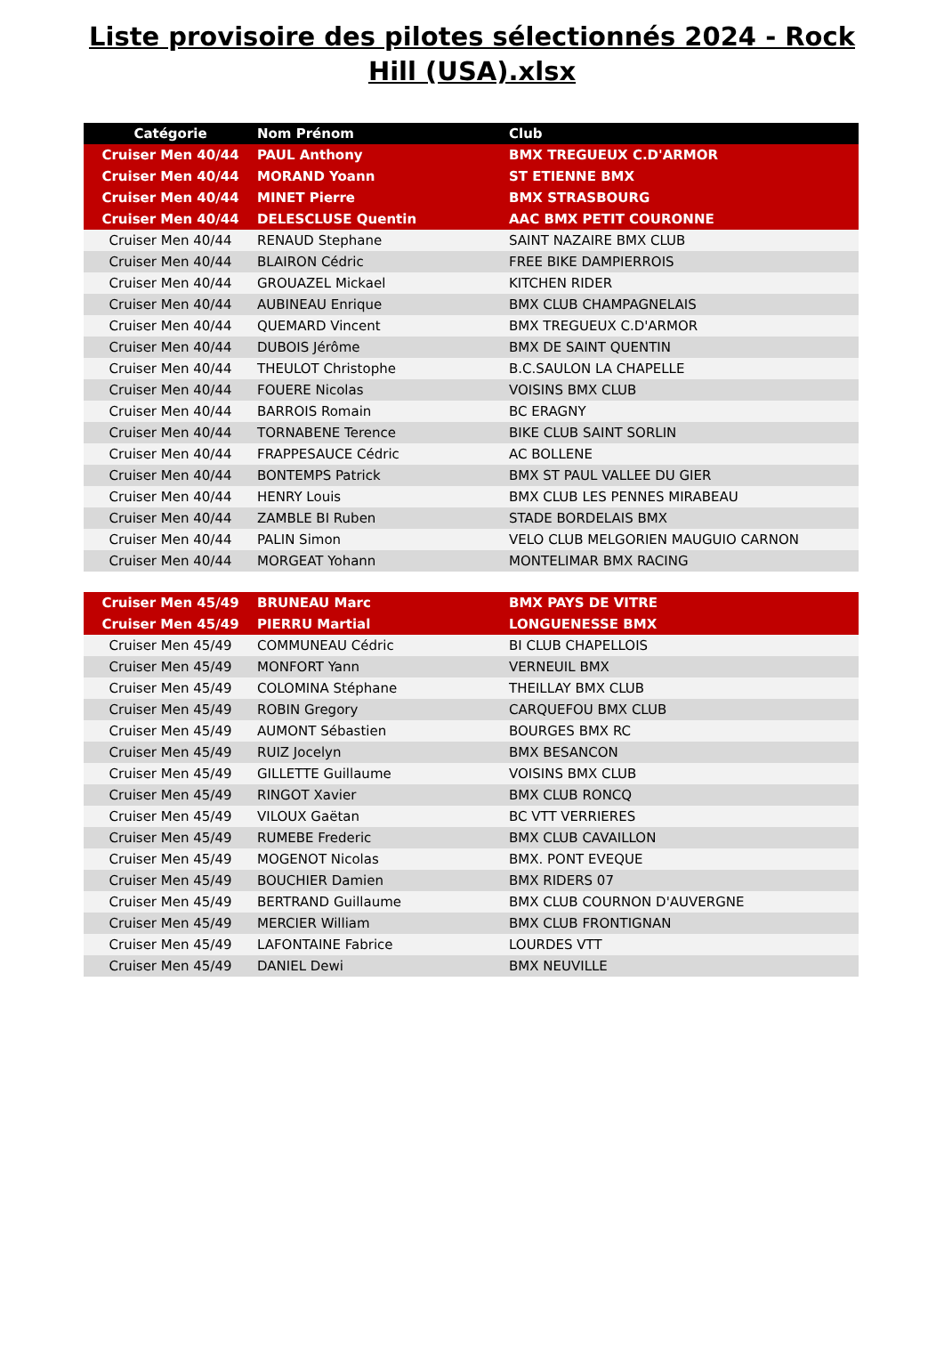Liste provisoire des pilotes sélectionnés 2024 - Rock Hill (USA).xlsx
| Catégorie | Nom Prénom | Club |
| --- | --- | --- |
| Cruiser Men 40/44 | PAUL Anthony | BMX TREGUEUX C.D'ARMOR |
| Cruiser Men 40/44 | MORAND Yoann | ST ETIENNE BMX |
| Cruiser Men 40/44 | MINET Pierre | BMX STRASBOURG |
| Cruiser Men 40/44 | DELESCLUSE Quentin | AAC BMX PETIT COURONNE |
| Cruiser Men 40/44 | RENAUD Stephane | SAINT NAZAIRE BMX CLUB |
| Cruiser Men 40/44 | BLAIRON Cédric | FREE BIKE DAMPIERROIS |
| Cruiser Men 40/44 | GROUAZEL Mickael | KITCHEN RIDER |
| Cruiser Men 40/44 | AUBINEAU Enrique | BMX CLUB CHAMPAGNELAIS |
| Cruiser Men 40/44 | QUEMARD Vincent | BMX TREGUEUX C.D'ARMOR |
| Cruiser Men 40/44 | DUBOIS Jérôme | BMX DE SAINT QUENTIN |
| Cruiser Men 40/44 | THEULOT Christophe | B.C.SAULON LA CHAPELLE |
| Cruiser Men 40/44 | FOUERE Nicolas | VOISINS BMX CLUB |
| Cruiser Men 40/44 | BARROIS Romain | BC ERAGNY |
| Cruiser Men 40/44 | TORNABENE Terence | BIKE CLUB SAINT SORLIN |
| Cruiser Men 40/44 | FRAPPESAUCE Cédric | AC BOLLENE |
| Cruiser Men 40/44 | BONTEMPS Patrick | BMX ST PAUL VALLEE DU GIER |
| Cruiser Men 40/44 | HENRY Louis | BMX CLUB LES PENNES MIRABEAU |
| Cruiser Men 40/44 | ZAMBLE BI Ruben | STADE BORDELAIS BMX |
| Cruiser Men 40/44 | PALIN Simon | VELO CLUB MELGORIEN MAUGUIO CARNON |
| Cruiser Men 40/44 | MORGEAT Yohann | MONTELIMAR BMX RACING |
| Cruiser Men 45/49 | BRUNEAU Marc | BMX PAYS DE VITRE |
| Cruiser Men 45/49 | PIERRU Martial | LONGUENESSE BMX |
| Cruiser Men 45/49 | COMMUNEAU Cédric | BI CLUB CHAPELLOIS |
| Cruiser Men 45/49 | MONFORT Yann | VERNEUIL BMX |
| Cruiser Men 45/49 | COLOMINA Stéphane | THEILLAY BMX CLUB |
| Cruiser Men 45/49 | ROBIN Gregory | CARQUEFOU BMX CLUB |
| Cruiser Men 45/49 | AUMONT Sébastien | BOURGES BMX RC |
| Cruiser Men 45/49 | RUIZ Jocelyn | BMX BESANCON |
| Cruiser Men 45/49 | GILLETTE Guillaume | VOISINS BMX CLUB |
| Cruiser Men 45/49 | RINGOT Xavier | BMX CLUB RONCQ |
| Cruiser Men 45/49 | VILOUX Gaëtan | BC VTT VERRIERES |
| Cruiser Men 45/49 | RUMEBE Frederic | BMX CLUB CAVAILLON |
| Cruiser Men 45/49 | MOGENOT Nicolas | BMX. PONT EVEQUE |
| Cruiser Men 45/49 | BOUCHIER Damien | BMX RIDERS 07 |
| Cruiser Men 45/49 | BERTRAND Guillaume | BMX CLUB COURNON D'AUVERGNE |
| Cruiser Men 45/49 | MERCIER William | BMX CLUB FRONTIGNAN |
| Cruiser Men 45/49 | LAFONTAINE Fabrice | LOURDES VTT |
| Cruiser Men 45/49 | DANIEL Dewi | BMX NEUVILLE |